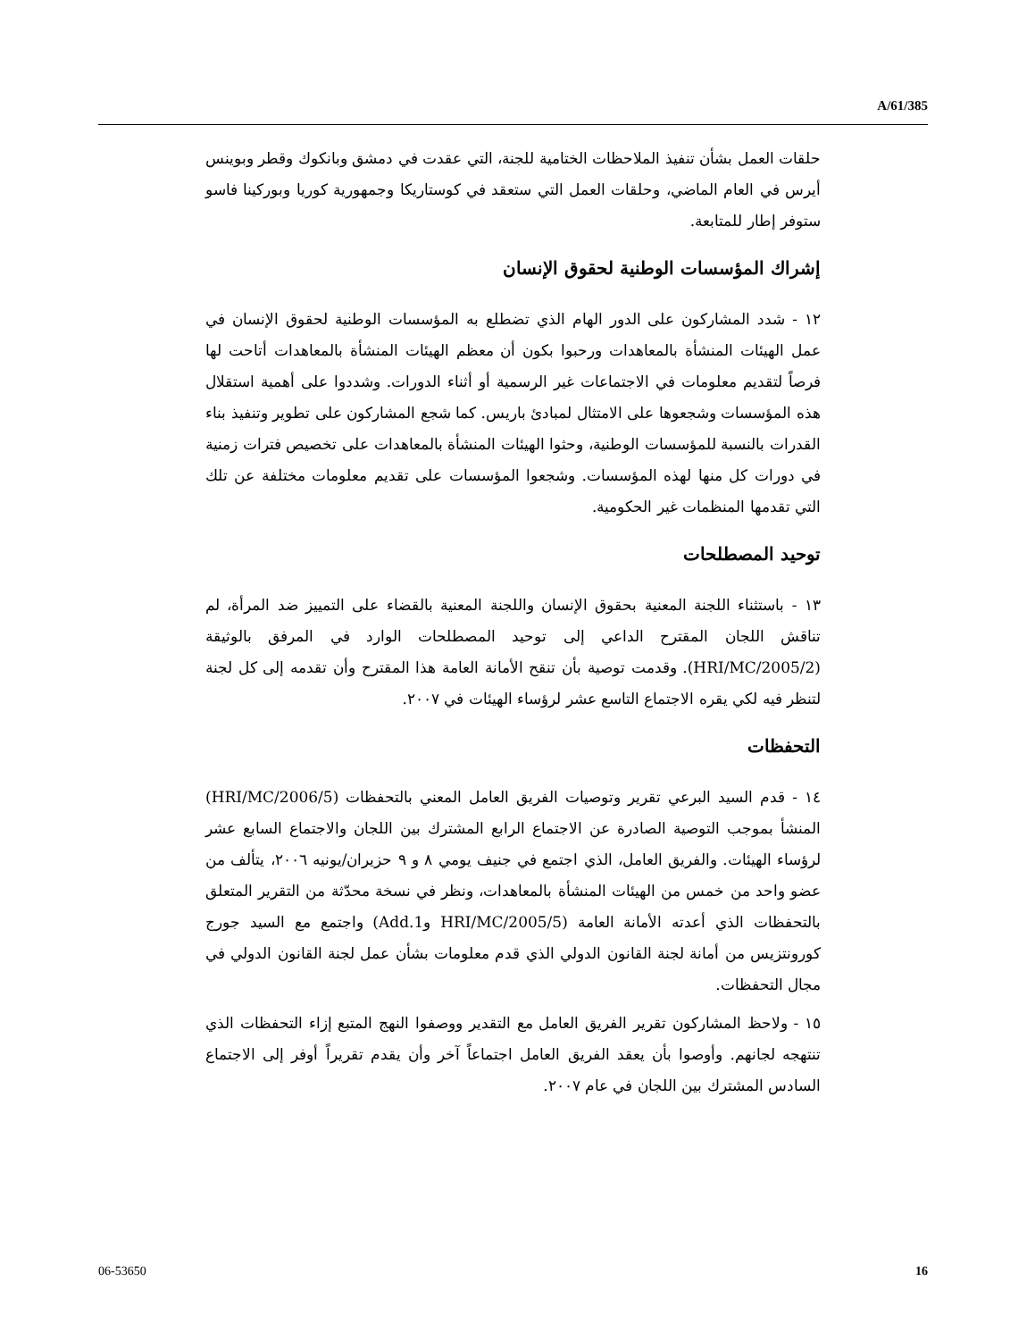A/61/385
حلقات العمل بشأن تنفيذ الملاحظات الختامية للجنة، التي عقدت في دمشق وبانكوك وقطر وبوينس أيرس في العام الماضي، وحلقات العمل التي ستعقد في كوستاريكا وجمهورية كوريا وبوركينا فاسو ستوفر إطار للمتابعة.
إشراك المؤسسات الوطنية لحقوق الإنسان
١٢ - شدد المشاركون على الدور الهام الذي تضطلع به المؤسسات الوطنية لحقوق الإنسان في عمل الهيئات المنشأة بالمعاهدات ورحبوا بكون أن معظم الهيئات المنشأة بالمعاهدات أتاحت لها فرصاً لتقديم معلومات في الاجتماعات غير الرسمية أو أثناء الدورات. وشددوا على أهمية استقلال هذه المؤسسات وشجعوها على الامتثال لمبادئ باريس. كما شجع المشاركون على تطوير وتنفيذ بناء القدرات بالنسبة للمؤسسات الوطنية، وحثوا الهيئات المنشأة بالمعاهدات على تخصيص فترات زمنية في دورات كل منها لهذه المؤسسات. وشجعوا المؤسسات على تقديم معلومات مختلفة عن تلك التي تقدمها المنظمات غير الحكومية.
توحيد المصطلحات
١٣ - باستثناء اللجنة المعنية بحقوق الإنسان واللجنة المعنية بالقضاء على التمييز ضد المرأة، لم تناقش اللجان المقترح الداعي إلى توحيد المصطلحات الوارد في المرفق بالوثيقة (HRI/MC/2005/2). وقدمت توصية بأن تنقح الأمانة العامة هذا المقترح وأن تقدمه إلى كل لجنة لتنظر فيه لكي يقره الاجتماع التاسع عشر لرؤساء الهيئات في ٢٠٠٧.
التحفظات
١٤ - قدم السيد البرعي تقرير وتوصيات الفريق العامل المعني بالتحفظات (HRI/MC/2006/5) المنشأ بموجب التوصية الصادرة عن الاجتماع الرابع المشترك بين اللجان والاجتماع السابع عشر لرؤساء الهيئات. والفريق العامل، الذي اجتمع في جنيف يومي ٨ و ٩ حزيران/يونيه ٢٠٠٦، يتألف من عضو واحد من خمس من الهيئات المنشأة بالمعاهدات، ونظر في نسخة محدّثة من التقرير المتعلق بالتحفظات الذي أعدته الأمانة العامة (HRI/MC/2005/5 وAdd.1) واجتمع مع السيد جورج كورونتزيس من أمانة لجنة القانون الدولي الذي قدم معلومات بشأن عمل لجنة القانون الدولي في مجال التحفظات.
١٥ - ولاحظ المشاركون تقرير الفريق العامل مع التقدير ووصفوا النهج المتبع إزاء التحفظات الذي تنتهجه لجانهم. وأوصوا بأن يعقد الفريق العامل اجتماعاً آخر وأن يقدم تقريراً أوفر إلى الاجتماع السادس المشترك بين اللجان في عام ٢٠٠٧.
06-53650 16